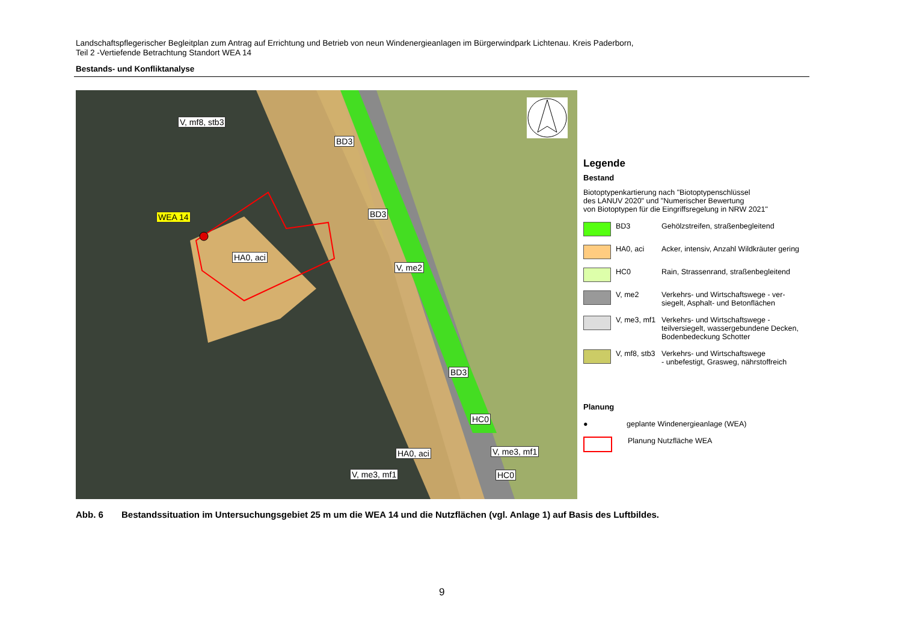Landschaftspflegerischer Begleitplan zum Antrag auf Errichtung und Betrieb von neun Windenergieanlagen im Bürgerwindpark Lichtenau. Kreis Paderborn,
Teil 2 -Vertiefende Betrachtung Standort WEA 14
Bestands- und Konfliktanalyse
V, mf8, stb3
BD3
BD3
WEA 14
HA0, aci
V, me2
BD3
HC0
HA0, aci V, me3, mf1
V, me3, mf1 HC0
Legende
Bestand
Biotoptypenkartierung nach "Biotoptypenschlüssel
des LANUV 2020" und "Numerischer Bewertung
von Biotoptypen für die Eingriffsregelung in NRW 2021"
BD3 Gehölzstreifen, straßenbegleitend
HA0, aci Acker, intensiv, Anzahl Wildkräuter gering
HC0 Rain, Strassenrand, straßenbegleitend
V, me2 Verkehrs- und Wirtschaftswege - ver-
siegelt, Asphalt- und Betonflächen
V, me3, mf1
Verkehrs- und Wirtschaftswege -
teilversiegelt, wassergebundene Decken,
Bodenbedeckung Schotter
V, mf8, stb3
Verkehrs- und Wirtschaftswege
- unbefestigt, Grasweg, nährstoffreich
Planung
● geplante Windenergieanlage (WEA)
Planung Nutzfläche WEA
Abb. 6 Bestandssituation im Untersuchungsgebiet 25 m um die WEA 14 und die Nutzflächen (vgl. Anlage 1) auf Basis des Luftbildes.
9